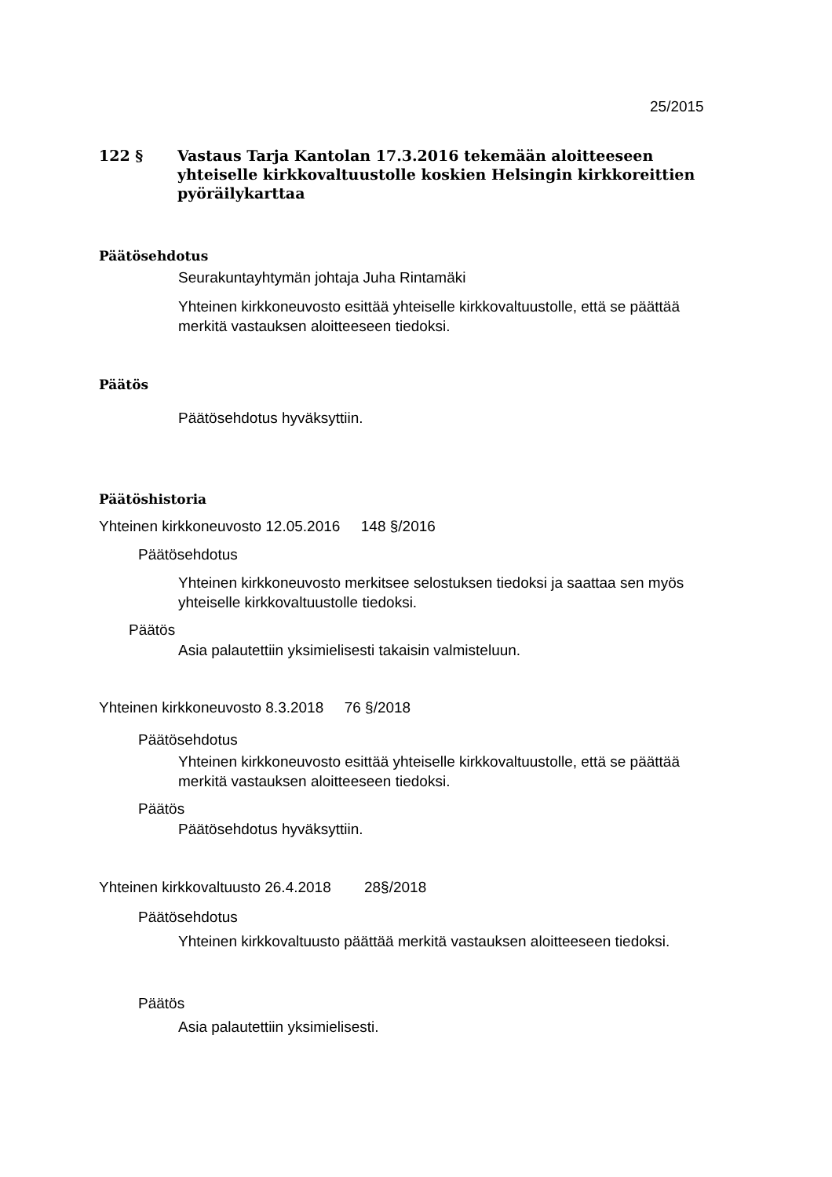25/2015
122 § Vastaus Tarja Kantolan 17.3.2016 tekemään aloitteeseen yhteiselle kirkkovaltuustolle koskien Helsingin kirkkoreittien pyöräilykarttaa
Päätösehdotus
Seurakuntayhtymän johtaja Juha Rintamäki
Yhteinen kirkkoneuvosto esittää yhteiselle kirkkovaltuustolle, että se päättää merkitä vastauksen aloitteeseen tiedoksi.
Päätös
Päätösehdotus hyväksyttiin.
Päätöshistoria
Yhteinen kirkkoneuvosto 12.05.2016 148 §/2016
Päätösehdotus
Yhteinen kirkkoneuvosto merkitsee selostuksen tiedoksi ja saattaa sen myös yhteiselle kirkkovaltuustolle tiedoksi.
Päätös
Asia palautettiin yksimielisesti takaisin valmisteluun.
Yhteinen kirkkoneuvosto 8.3.2018 76 §/2018
Päätösehdotus
Yhteinen kirkkoneuvosto esittää yhteiselle kirkkovaltuustolle, että se päättää merkitä vastauksen aloitteeseen tiedoksi.
Päätös
Päätösehdotus hyväksyttiin.
Yhteinen kirkkovaltuusto 26.4.2018 28§/2018
Päätösehdotus
Yhteinen kirkkovaltuusto päättää merkitä vastauksen aloitteeseen tiedoksi.
Päätös
Asia palautettiin yksimielisesti.